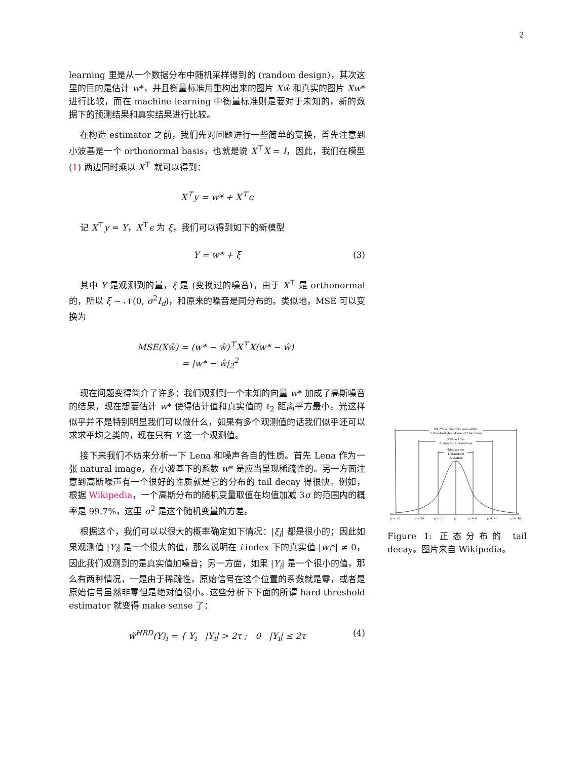2
learning 里是从一个数据分布中随机采样得到的 (random design)，其次这里的目的是估计 w*，并且衡量标准用重构出来的图片 Xŵ 和真实的图片 Xw* 进行比较，而在 machine learning 中衡量标准则是要对于未知的，新的数据下的预测结果和真实结果进行比较。
在构造 estimator 之前，我们先对问题进行一些简单的变换，首先注意到小波基是一个 orthonormal basis，也就是说 X<sup>⊤</sup>X = I，因此，我们在模型 (1) 两边同时乘以 X<sup>⊤</sup> 就可以得到：
X<sup>⊤</sup>y = w* + X<sup>⊤</sup>ϵ
记 X<sup>⊤</sup>y = Y，X<sup>⊤</sup>ϵ 为 ξ，我们可以得到如下的新模型
Y = w* + ξ (3)
其中 Y 是观测到的量，ξ 是 (变换过的噪音)，由于 X<sup>⊤</sup> 是 orthonormal 的，所以 ξ ∼ 𝒩(0, σ<sup>2</sup>I<sub>d</sub>)，和原来的噪音是同分布的。类似地，MSE 可以变换为
MSE(Xŵ) = (w* − ŵ)<sup>⊤</sup>X<sup>⊤</sup>X(w* − ŵ)
= |w* − ŵ|<sub>2</sub><sup>2</sup>
现在问题变得简介了许多：我们观测到一个未知的向量 w* 加成了高斯噪音的结果，现在想要估计 w* 使得估计值和真实值的 ℓ<sub>2</sub> 距离平方最小。光这样似乎并不是特别明显我们可以做什么，如果有多个观测值的话我们似乎还可以求求平均之类的，现在只有 Y 这一个观测值。
接下来我们不妨来分析一下 Lena 和噪声各自的性质。首先 Lena 作为一张 natural image，在小波基下的系数 w* 是应当呈现稀疏性的。另一方面注意到高斯噪声有一个很好的性质就是它的分布的 tail decay 得很快。例如，根据 Wikipedia，一个高斯分布的随机变量取值在均值加减 3σ 的范围内的概率是 99.7%，这里 σ<sup>2</sup> 是这个随机变量的方差。
根据这个，我们可以以很大的概率确定如下情况：|ξ<sub>i</sub>| 都是很小的；因此如果观测值 |Y<sub>i</sub>| 是一个很大的值，那么说明在 i index 下的真实值 |w<sub>i</sub>*| ≠ 0，因此我们观测到的是真实值加噪音；另一方面，如果 |Y<sub>i</sub>| 是一个很小的值，那么有两种情况，一是由于稀疏性，原始信号在这个位置的系数就是零，或者是原始信号虽然非零但是绝对值很小。这些分析下下面的所谓 hard threshold estimator 就变得 make sense 了：
ŵ<sup>HRD</sup>(Y)<sub>i</sub> = { Y<sub>i</sub> |Y<sub>i</sub>| > 2τ ; 0 |Y<sub>i</sub>| ≤ 2τ (4)
99.7% of the data are within
3 standard deviations of the mean
95% within
2 standard deviations
68% within
1 standard
deviation
μ − 3σ
μ − 2σ
μ − σ
μ
μ + σ
μ + 2σ
μ + 3σ
Figure 1: 正态分布的 tail decay。图片来自 Wikipedia。